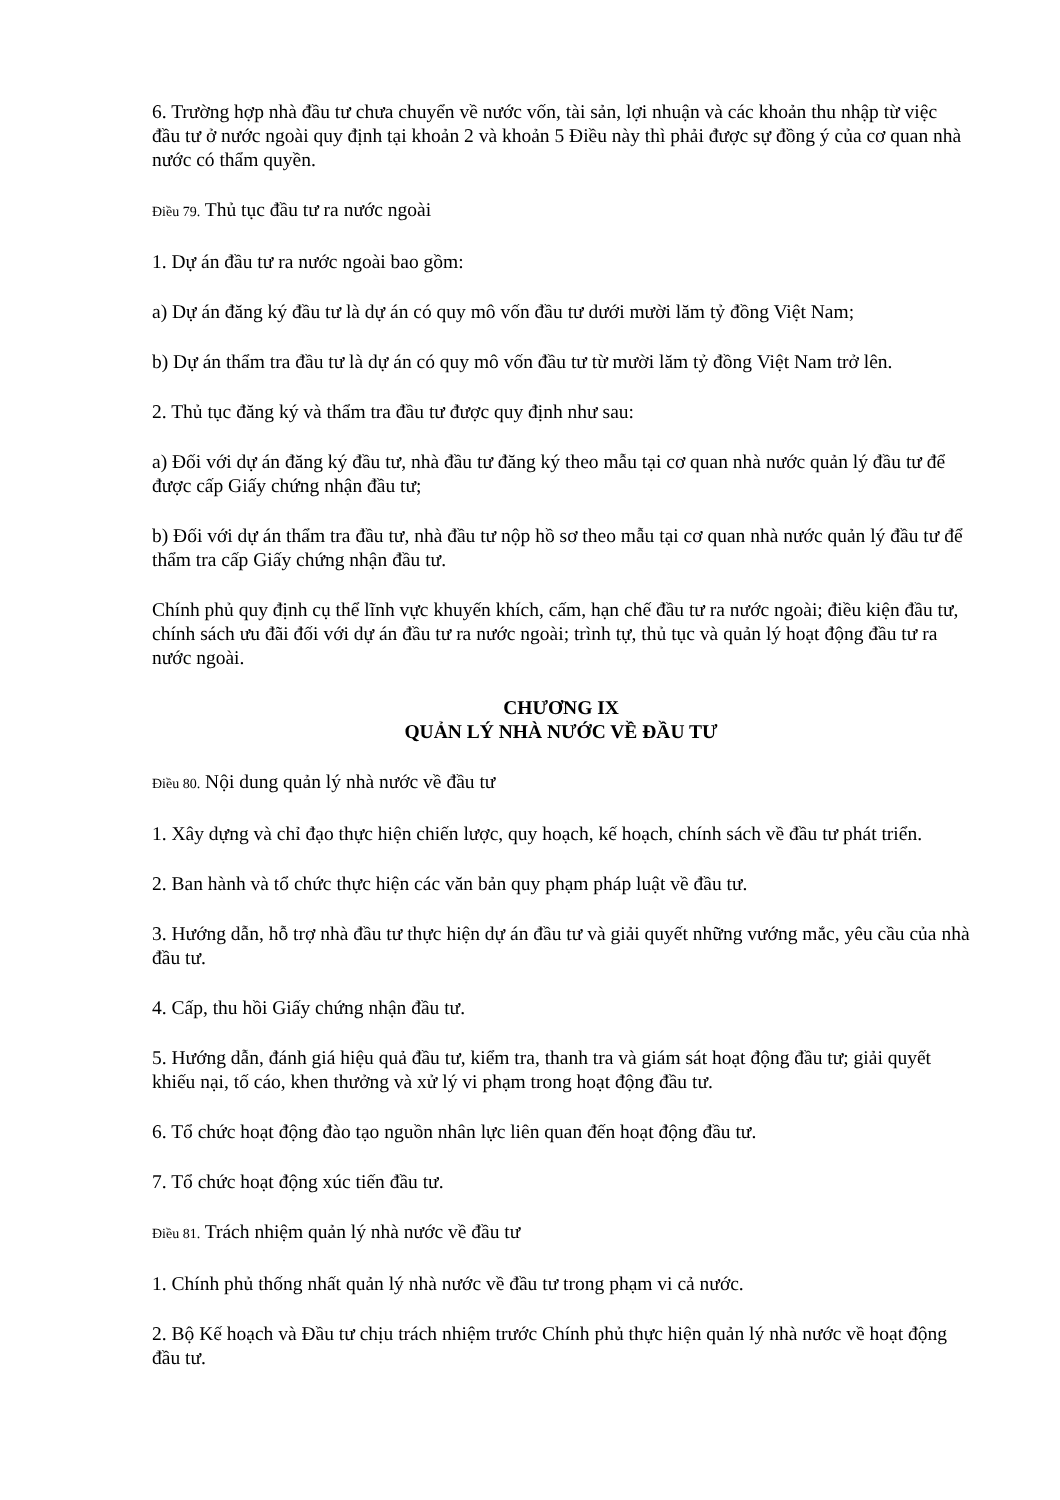6. Trường hợp nhà đầu tư chưa chuyển về nước vốn, tài sản, lợi nhuận và các khoản thu nhập từ việc đầu tư ở nước ngoài quy định tại khoản 2 và khoản 5 Điều này thì phải được sự đồng ý của cơ quan nhà nước có thẩm quyền.
Điều 79. Thủ tục đầu tư ra nước ngoài
1. Dự án đầu tư ra nước ngoài bao gồm:
a) Dự án đăng ký đầu tư là dự án có quy mô vốn đầu tư dưới mười lăm tỷ đồng Việt Nam;
b) Dự án thẩm tra đầu tư là dự án có quy mô vốn đầu tư từ mười lăm tỷ đồng Việt Nam trở lên.
2. Thủ tục đăng ký và thẩm tra đầu tư được quy định như sau:
a) Đối với dự án đăng ký đầu tư, nhà đầu tư đăng ký theo mẫu tại cơ quan nhà nước quản lý đầu tư để được cấp Giấy chứng nhận đầu tư;
b) Đối với dự án thẩm tra đầu tư, nhà đầu tư nộp hồ sơ theo mẫu tại cơ quan nhà nước quản lý đầu tư để thẩm tra cấp Giấy chứng nhận đầu tư.
Chính phủ quy định cụ thể lĩnh vực khuyến khích, cấm, hạn chế đầu tư ra nước ngoài; điều kiện đầu tư, chính sách ưu đãi đối với dự án đầu tư ra nước ngoài; trình tự, thủ tục và quản lý hoạt động đầu tư ra nước ngoài.
CHƯƠNG IX
QUẢN LÝ NHÀ NƯỚC VỀ ĐẦU TƯ
Điều 80. Nội dung quản lý nhà nước về đầu tư
1. Xây dựng và chỉ đạo thực hiện chiến lược, quy hoạch, kế hoạch, chính sách về đầu tư phát triển.
2. Ban hành và tổ chức thực hiện các văn bản quy phạm pháp luật về đầu tư.
3. Hướng dẫn, hỗ trợ nhà đầu tư thực hiện dự án đầu tư và giải quyết những vướng mắc, yêu cầu của nhà đầu tư.
4. Cấp, thu hồi Giấy chứng nhận đầu tư.
5. Hướng dẫn, đánh giá hiệu quả đầu tư, kiểm tra, thanh tra và giám sát hoạt động đầu tư; giải quyết khiếu nại, tố cáo, khen thưởng và xử lý vi phạm trong hoạt động đầu tư.
6. Tổ chức hoạt động đào tạo nguồn nhân lực liên quan đến hoạt động đầu tư.
7. Tổ chức hoạt động xúc tiến đầu tư.
Điều 81. Trách nhiệm quản lý nhà nước về đầu tư
1. Chính phủ thống nhất quản lý nhà nước về đầu tư trong phạm vi cả nước.
2. Bộ Kế hoạch và Đầu tư chịu trách nhiệm trước Chính phủ thực hiện quản lý nhà nước về hoạt động đầu tư.